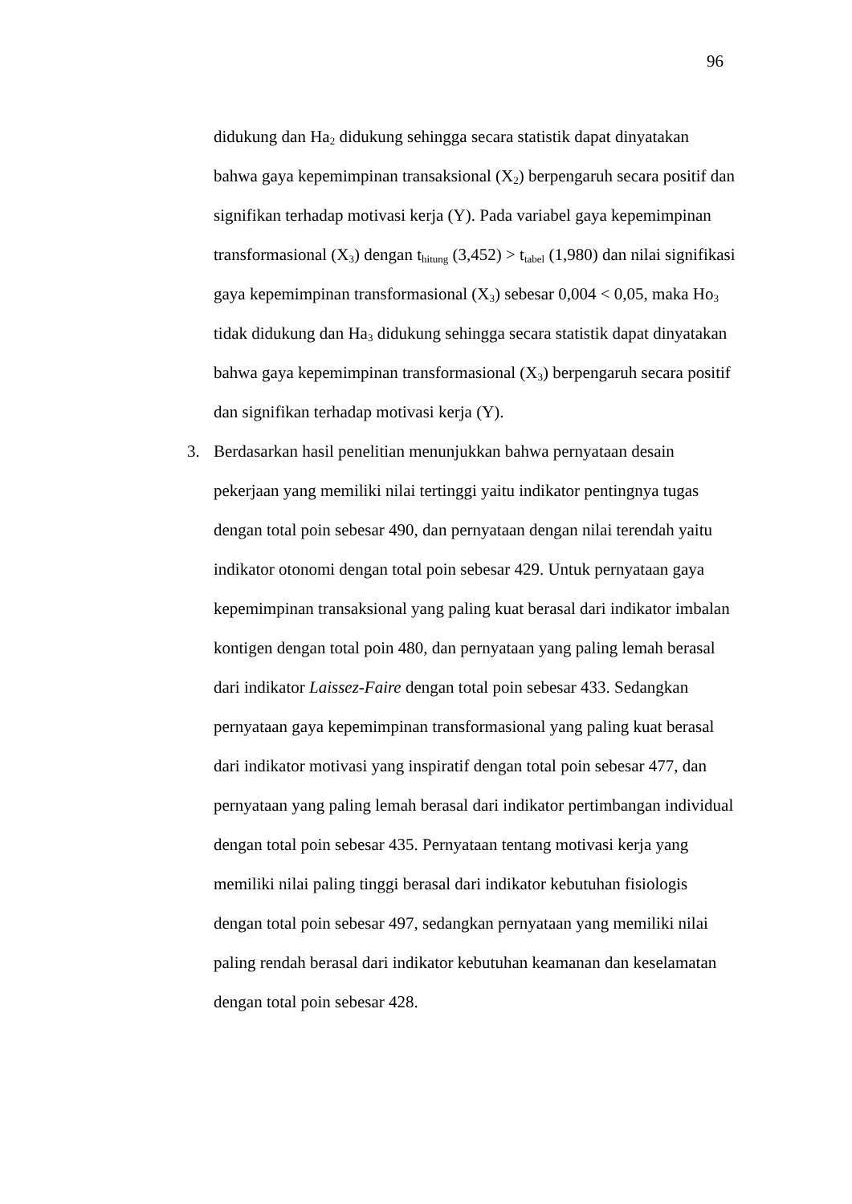96
didukung dan Ha<sub>2</sub> didukung sehingga secara statistik dapat dinyatakan bahwa gaya kepemimpinan transaksional (X<sub>2</sub>) berpengaruh secara positif dan signifikan terhadap motivasi kerja (Y). Pada variabel gaya kepemimpinan transformasional (X<sub>3</sub>) dengan t<sub>hitung</sub> (3,452) > t<sub>tabel</sub> (1,980) dan nilai signifikasi gaya kepemimpinan transformasional (X<sub>3</sub>) sebesar 0,004 < 0,05, maka Ho<sub>3</sub> tidak didukung dan Ha<sub>3</sub> didukung sehingga secara statistik dapat dinyatakan bahwa gaya kepemimpinan transformasional (X<sub>3</sub>) berpengaruh secara positif dan signifikan terhadap motivasi kerja (Y).
3. Berdasarkan hasil penelitian menunjukkan bahwa pernyataan desain pekerjaan yang memiliki nilai tertinggi yaitu indikator pentingnya tugas dengan total poin sebesar 490, dan pernyataan dengan nilai terendah yaitu indikator otonomi dengan total poin sebesar 429. Untuk pernyataan gaya kepemimpinan transaksional yang paling kuat berasal dari indikator imbalan kontigen dengan total poin 480, dan pernyataan yang paling lemah berasal dari indikator Laissez-Faire dengan total poin sebesar 433. Sedangkan pernyataan gaya kepemimpinan transformasional yang paling kuat berasal dari indikator motivasi yang inspiratif dengan total poin sebesar 477, dan pernyataan yang paling lemah berasal dari indikator pertimbangan individual dengan total poin sebesar 435. Pernyataan tentang motivasi kerja yang memiliki nilai paling tinggi berasal dari indikator kebutuhan fisiologis dengan total poin sebesar 497, sedangkan pernyataan yang memiliki nilai paling rendah berasal dari indikator kebutuhan keamanan dan keselamatan dengan total poin sebesar 428.